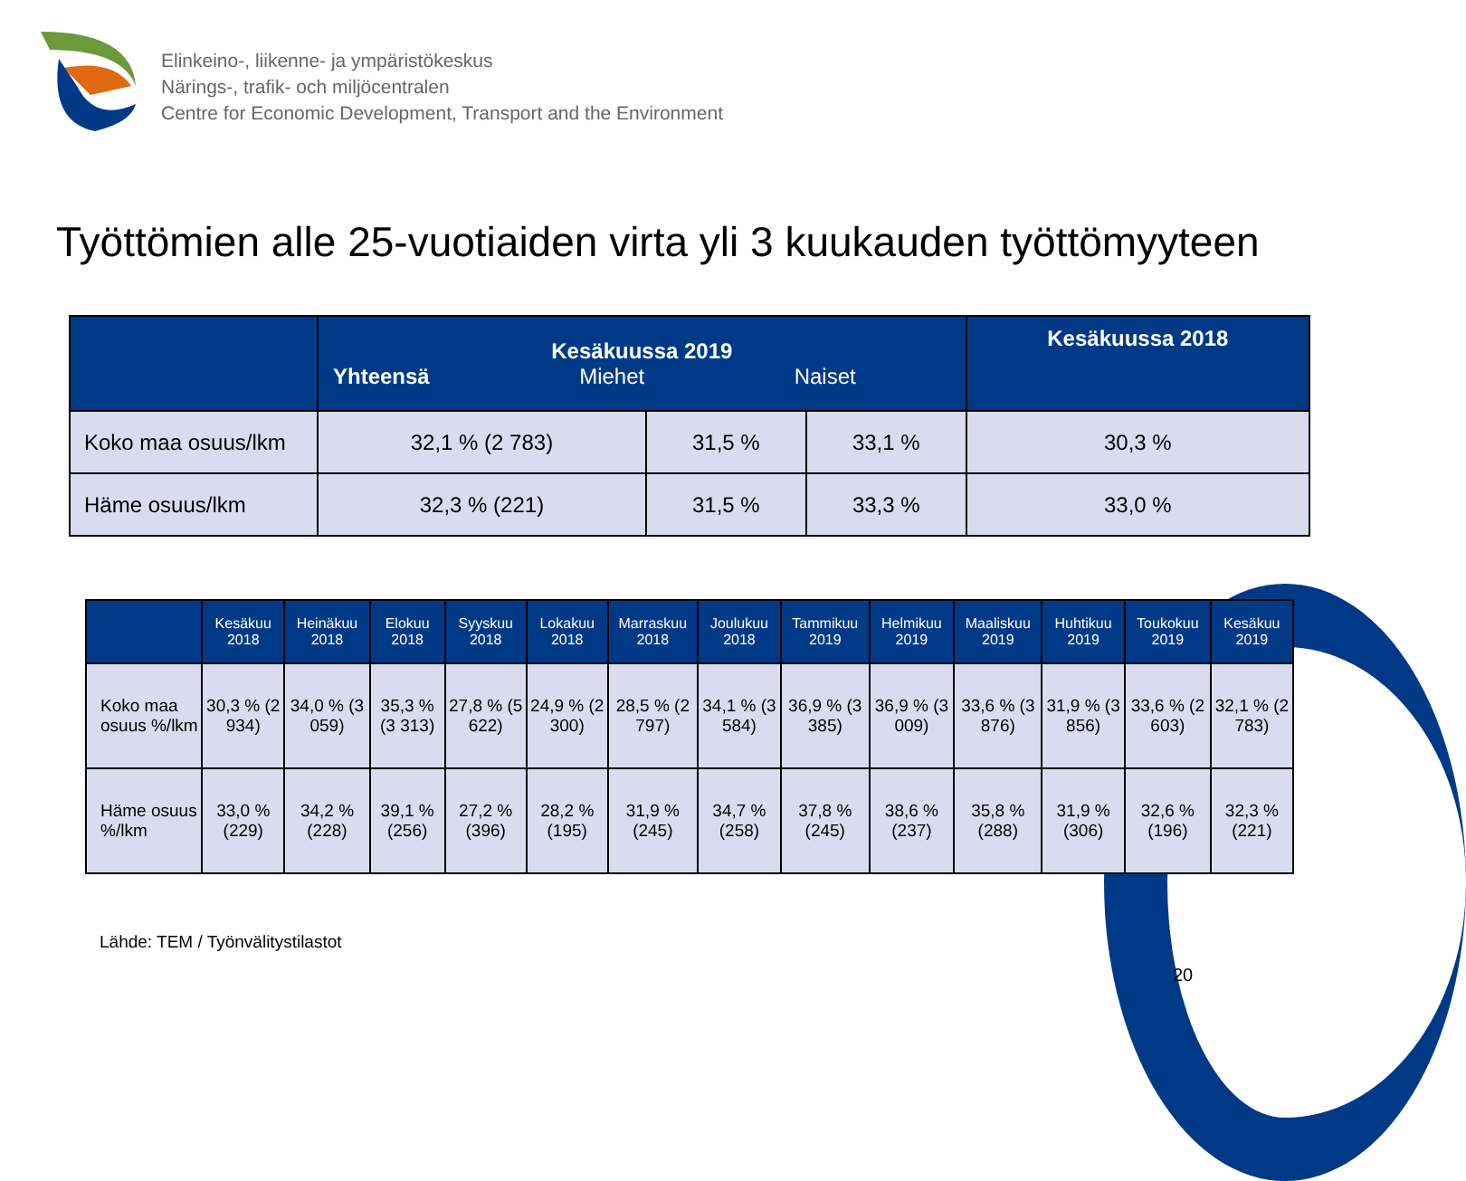Elinkeino-, liikenne- ja ympäristökeskus
Närings-, trafik- och miljöcentralen
Centre for Economic Development, Transport and the Environment
Työttömien alle 25-vuotiaiden virta yli 3 kuukauden työttömyyteen
| | Kesäkuussa 2019 Yhteensä Miehet Naiset | | | Kesäkuussa 2018 |
| --- | --- | --- | --- | --- |
| Koko maa osuus/lkm | 32,1 % (2 783) | 31,5 % | 33,1 % | 30,3 % |
| Häme osuus/lkm | 32,3 % (221) | 31,5 % | 33,3 % | 33,0 % |
| | Kesäkuu 2018 | Heinäkuu 2018 | Elokuu 2018 | Syyskuu 2018 | Lokakuu 2018 | Marraskuu 2018 | Joulukuu 2018 | Tammikuu 2019 | Helmikuu 2019 | Maaliskuu 2019 | Huhtikuu 2019 | Toukokuu 2019 | Kesäkuu 2019 |
| --- | --- | --- | --- | --- | --- | --- | --- | --- | --- | --- | --- | --- | --- |
| Koko maa osuus %/lkm | 30,3 % (2 934) | 34,0 % (3 059) | 35,3 % (3 313) | 27,8 % (5 622) | 24,9 % (2 300) | 28,5 % (2 797) | 34,1 % (3 584) | 36,9 % (3 385) | 36,9 % (3 009) | 33,6 % (3 876) | 31,9 % (3 856) | 33,6 % (2 603) | 32,1 % (2 783) |
| Häme osuus %/lkm | 33,0 % (229) | 34,2 % (228) | 39,1 % (256) | 27,2 % (396) | 28,2 % (195) | 31,9 % (245) | 34,7 % (258) | 37,8 % (245) | 38,6 % (237) | 35,8 % (288) | 31,9 % (306) | 32,6 % (196) | 32,3 % (221) |
Lähde: TEM / Työnvälitystilastot
20